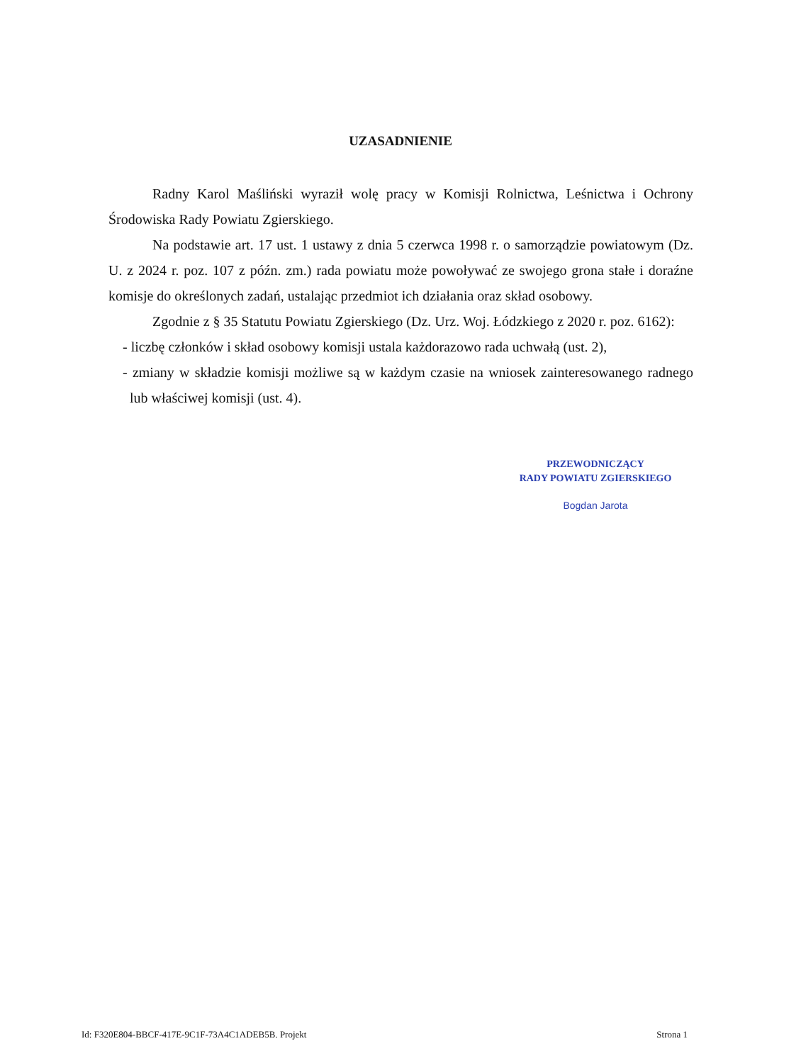UZASADNIENIE
Radny Karol Maśliński wyraził wolę pracy w Komisji Rolnictwa, Leśnictwa i Ochrony Środowiska Rady Powiatu Zgierskiego.
Na podstawie art. 17 ust. 1 ustawy z dnia 5 czerwca 1998 r. o samorządzie powiatowym (Dz. U. z 2024 r. poz. 107 z późn. zm.) rada powiatu może powoływać ze swojego grona stałe i doraźne komisje do określonych zadań, ustalając przedmiot ich działania oraz skład osobowy.
Zgodnie z § 35 Statutu Powiatu Zgierskiego (Dz. Urz. Woj. Łódzkiego z 2020 r. poz. 6162):
- liczbę członków i skład osobowy komisji ustala każdorazowo rada uchwałą (ust. 2),
- zmiany w składzie komisji możliwe są w każdym czasie na wniosek zainteresowanego radnego lub właściwej komisji (ust. 4).
PRZEWODNICZĄCY
RADY POWIATU ZGIERSKIEGO
Bogdan Jarota
Id: F320E804-BBCF-417E-9C1F-73A4C1ADEB5B. Projekt Strona 1